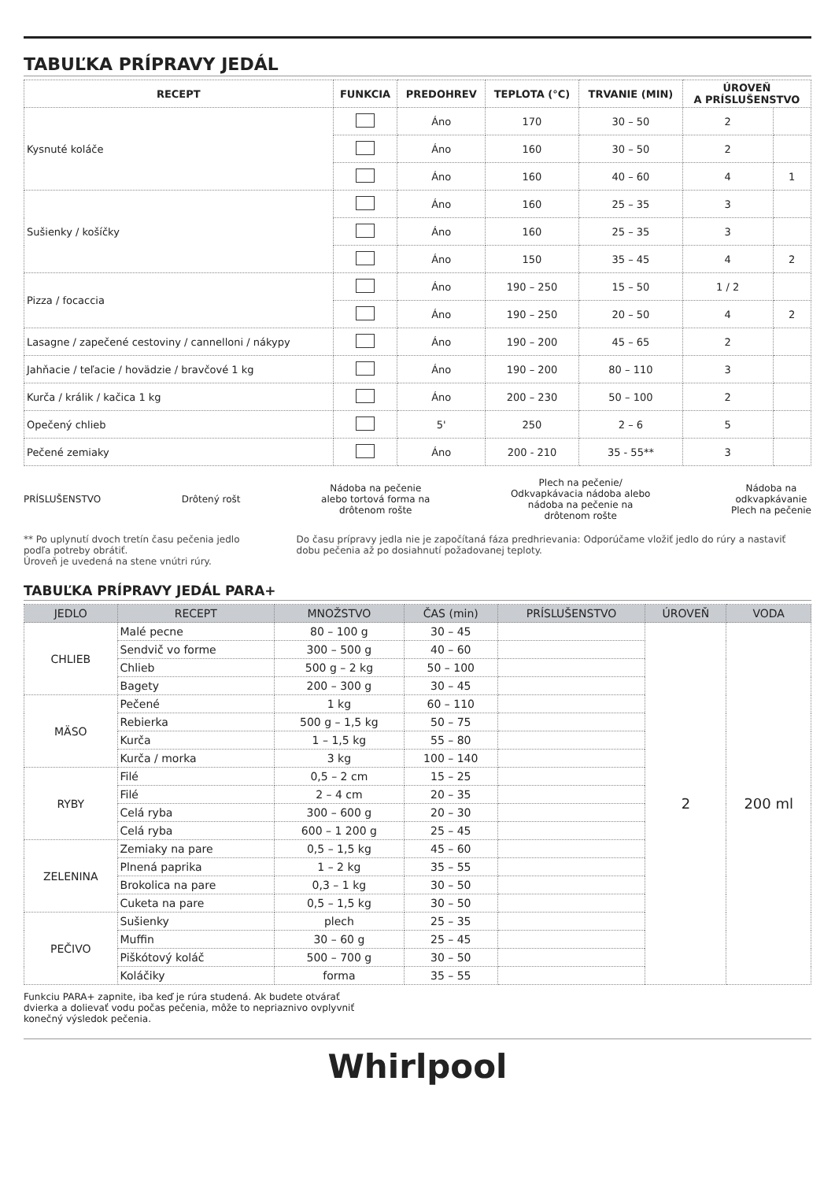TABUĽKA PRÍPRAVY JEDÁL
| RECEPT | FUNKCIA | PREDOHREV | TEPLOTA (°C) | TRVANIE (MIN) | ÚROVEŇ A PRÍSLUŠENSTVO | |
| --- | --- | --- | --- | --- | --- | --- |
| Kysnuté koláče | | Áno | 170 | 30 – 50 | 2 | |
| | | Áno | 160 | 30 – 50 | 2 | |
| | | Áno | 160 | 40 – 60 | 4 | 1 |
| Sušienky / košíčky | | Áno | 160 | 25 – 35 | 3 | |
| | | Áno | 160 | 25 – 35 | 3 | |
| | | Áno | 150 | 35 – 45 | 4 | 2 |
| Pizza / focaccia | | Áno | 190 – 250 | 15 – 50 | 1 / 2 | |
| | | Áno | 190 – 250 | 20 – 50 | 4 | 2 |
| Lasagne / zapečené cestoviny / cannelloni / nákypy | | Áno | 190 – 200 | 45 – 65 | 2 | |
| Jahňacie / teľacie / hovädzie / bravčové 1 kg | | Áno | 190 – 200 | 80 – 110 | 3 | |
| Kurča / králik / kačica 1 kg | | Áno | 200 – 230 | 50 – 100 | 2 | |
| Opečený chlieb | | 5' | 250 | 2 – 6 | 5 | |
| Pečené zemiaky | | Áno | 200 - 210 | 35 - 55** | 3 | |
PRÍSLUŠENSTVO Drôtený rošt Nádoba na pečenie
alebo tortová forma na
drôtenom rošte Plech na pečenie/
Odkvapkávacia nádoba alebo
nádoba na pečenie na
drôtenom rošte Nádoba na
odkvapkávanie
Plech na pečenie
** Po uplynutí dvoch tretín času pečenia jedlo podľa potreby obrátiť.
Úroveň je uvedená na stene vnútri rúry.
Do času prípravy jedla nie je započítaná fáza predhrievania: Odporúčame vložiť jedlo do rúry a nastaviť dobu pečenia až po dosiahnutí požadovanej teploty.
TABUĽKA PRÍPRAVY JEDÁL PARA+
| JEDLO | RECEPT | MNOŽSTVO | ČAS (min) | PRÍSLUŠENSTVO | ÚROVEŇ | VODA |
| --- | --- | --- | --- | --- | --- | --- |
| CHLIEB | Malé pecne | 80 – 100 g | 30 – 45 | | 2 | 200 ml |
| | Sendvič vo forme | 300 – 500 g | 40 – 60 | | | |
| | Chlieb | 500 g – 2 kg | 50 – 100 | | | |
| | Bagety | 200 – 300 g | 30 – 45 | | | |
| MÄSO | Pečené | 1 kg | 60 – 110 | | | |
| | Rebierka | 500 g – 1,5 kg | 50 – 75 | | | |
| | Kurča | 1 – 1,5 kg | 55 – 80 | | | |
| | Kurča / morka | 3 kg | 100 – 140 | | | |
| RYBY | Filé | 0,5 – 2 cm | 15 – 25 | | | |
| | Filé | 2 – 4 cm | 20 – 35 | | | |
| | Celá ryba | 300 – 600 g | 20 – 30 | | | |
| | Celá ryba | 600 – 1 200 g | 25 – 45 | | | |
| ZELENINA | Zemiaky na pare | 0,5 – 1,5 kg | 45 – 60 | | | |
| | Plnená paprika | 1 – 2 kg | 35 – 55 | | | |
| | Brokolica na pare | 0,3 – 1 kg | 30 – 50 | | | |
| | Cuketa na pare | 0,5 – 1,5 kg | 30 – 50 | | | |
| PEČIVO | Sušienky | plech | 25 – 35 | | | |
| | Muffin | 30 – 60 g | 25 – 45 | | | |
| | Piškótový koláč | 500 – 700 g | 30 – 50 | | | |
| | Koláčiky | forma | 35 – 55 | | | |
Funkciu PARA+ zapnite, iba keď je rúra studená. Ak budete otvárať
dvierka a dolievať vodu počas pečenia, môže to nepriaznivo ovplyvniť
konečný výsledok pečenia.
Whirlpool